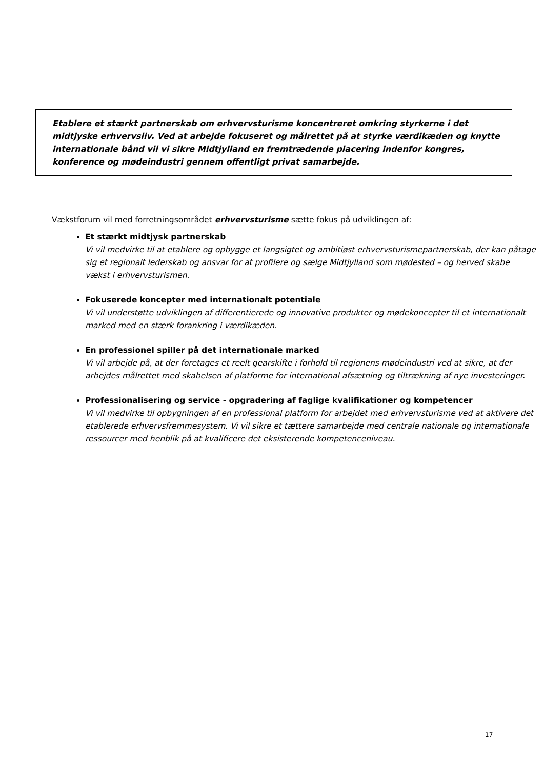Etablere et stærkt partnerskab om erhvervsturisme koncentreret omkring styrkerne i det midtjyske erhvervsliv. Ved at arbejde fokuseret og målrettet på at styrke værdikæden og knytte internationale bånd vil vi sikre Midtjylland en fremtrædende placering indenfor kongres, konference og mødeindustri gennem offentligt privat samarbejde.
Vækstforum vil med forretningsområdet erhvervsturisme sætte fokus på udviklingen af:
Et stærkt midtjysk partnerskab
Vi vil medvirke til at etablere og opbygge et langsigtet og ambitiøst erhvervsturismepartnerskab, der kan påtage sig et regionalt lederskab og ansvar for at profilere og sælge Midtjylland som mødested – og herved skabe vækst i erhvervsturismen.
Fokuserede koncepter med internationalt potentiale
Vi vil understøtte udviklingen af differentierede og innovative produkter og mødekoncepter til et internationalt marked med en stærk forankring i værdikæden.
En professionel spiller på det internationale marked
Vi vil arbejde på, at der foretages et reelt gearskifte i forhold til regionens mødeindustri ved at sikre, at der arbejdes målrettet med skabelsen af platforme for international afsætning og tiltrækning af nye investeringer.
Professionalisering og service - opgradering af faglige kvalifikationer og kompetencer
Vi vil medvirke til opbygningen af en professional platform for arbejdet med erhvervsturisme ved at aktivere det etablerede erhvervsfremmesystem. Vi vil sikre et tættere samarbejde med centrale nationale og internationale ressourcer med henblik på at kvalificere det eksisterende kompetenceniveau.
17